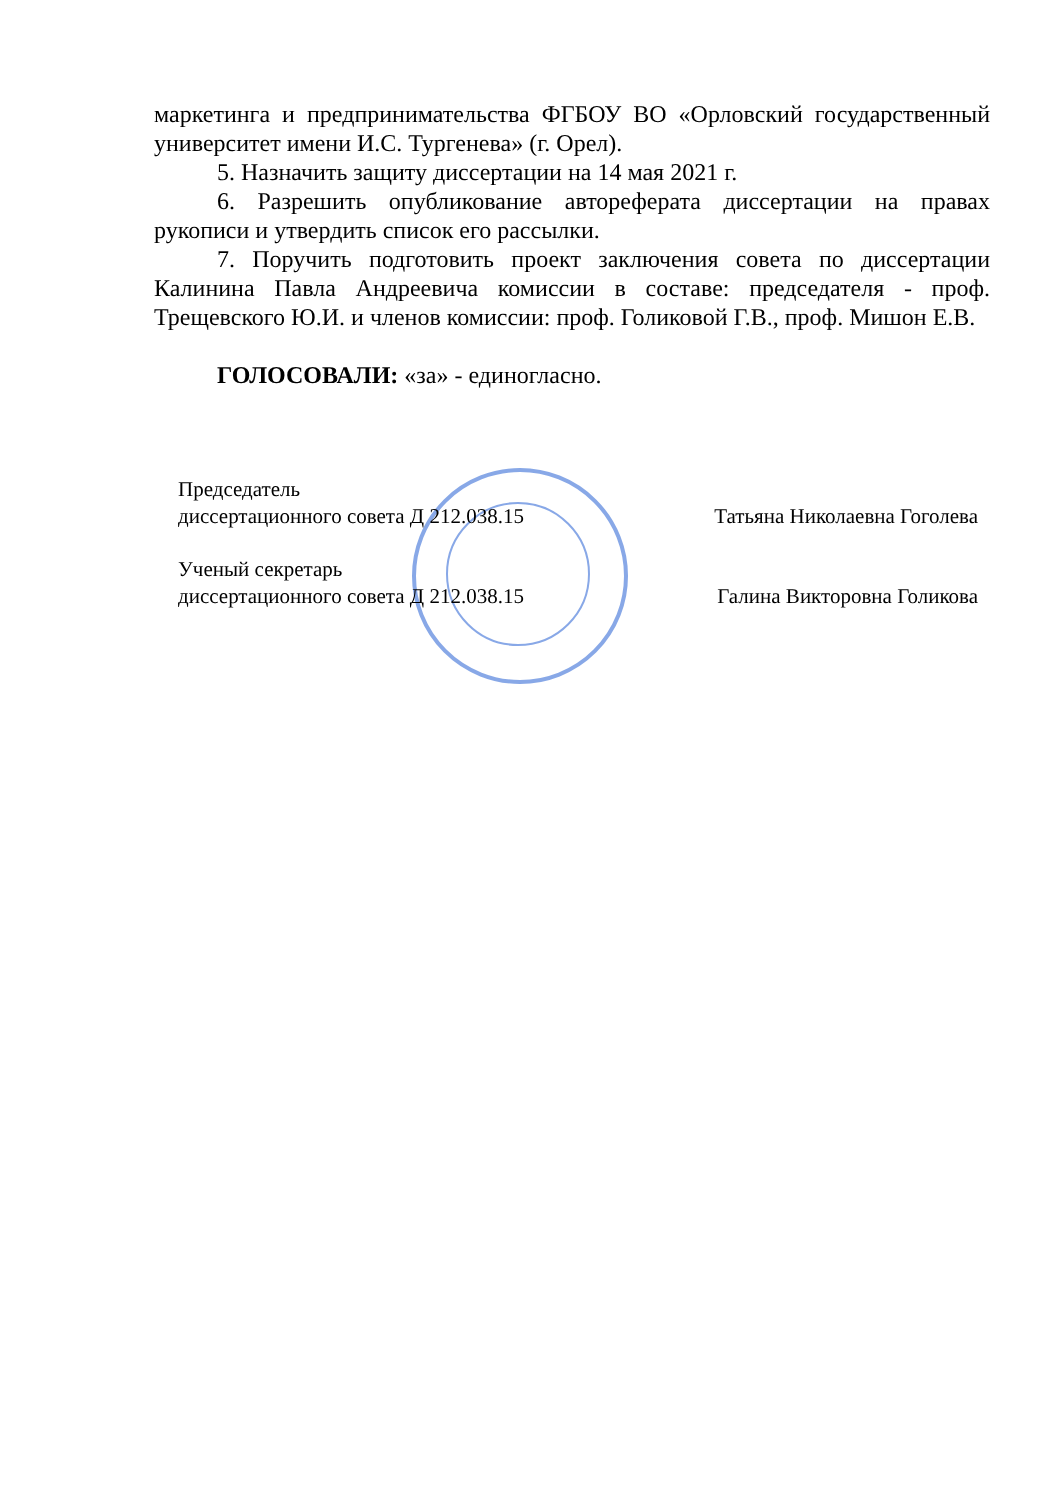маркетинга и предпринимательства ФГБОУ ВО «Орловский государственный университет имени И.С. Тургенева» (г. Орел).
5. Назначить защиту диссертации на 14 мая 2021 г.
6. Разрешить опубликование автореферата диссертации на правах рукописи и утвердить список его рассылки.
7. Поручить подготовить проект заключения совета по диссертации Калинина Павла Андреевича комиссии в составе: председателя - проф. Трещевского Ю.И. и членов комиссии: проф. Голиковой Г.В., проф. Мишон Е.В.
ГОЛОСОВАЛИ: «за» - единогласно.
Председатель
диссертационного совета Д 212.038.15
Татьяна Николаевна Гоголева
Ученый секретарь
диссертационного совета Д 212.038.15
Галина Викторовна Голикова